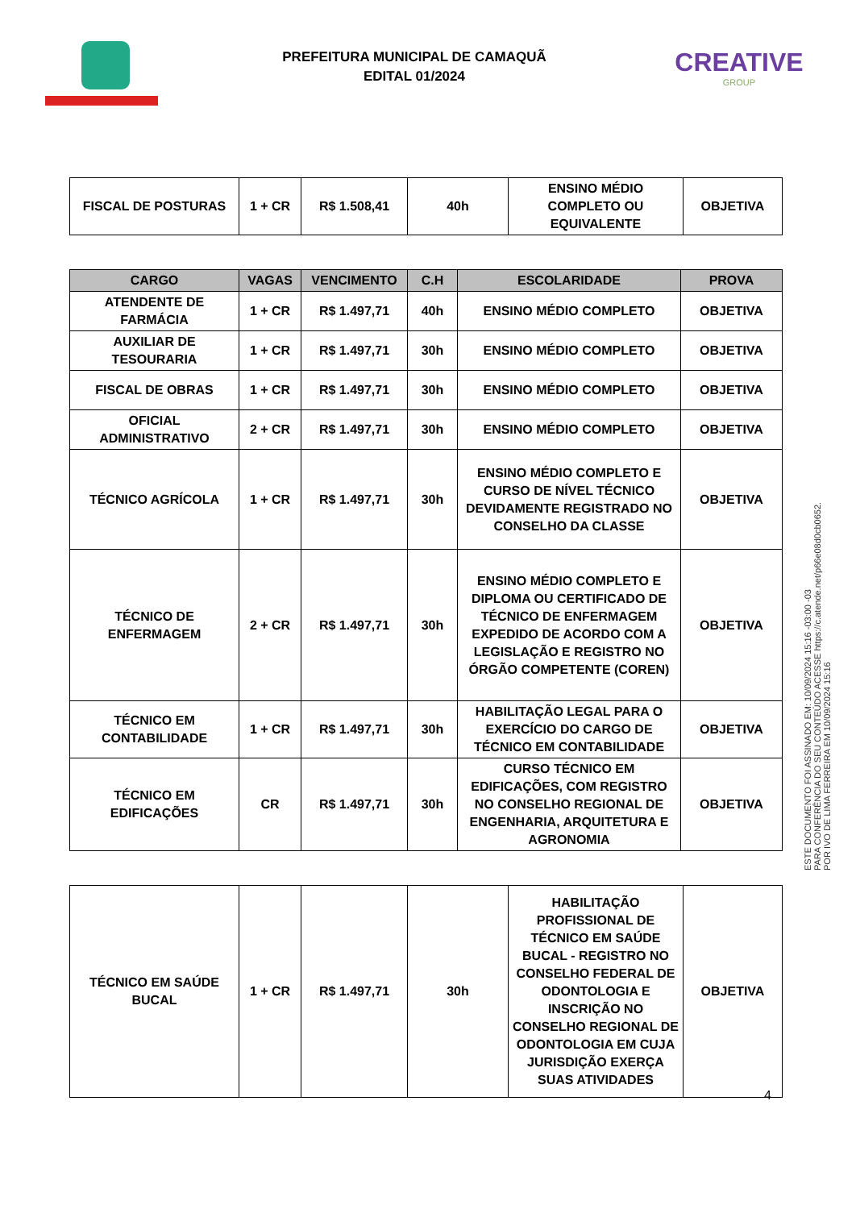PREFEITURA MUNICIPAL DE CAMAQUÃ
EDITAL 01/2024
CREATIVE
GROUP
| FISCAL DE POSTURAS | 1 + CR | R$ 1.508,41 | 40h | ENSINO MÉDIO COMPLETO OU EQUIVALENTE | OBJETIVA |
| CARGO | VAGAS | VENCIMENTO | C.H | ESCOLARIDADE | PROVA |
| --- | --- | --- | --- | --- | --- |
| ATENDENTE DE FARMÁCIA | 1 + CR | R$ 1.497,71 | 40h | ENSINO MÉDIO COMPLETO | OBJETIVA |
| AUXILIAR DE TESOURARIA | 1 + CR | R$ 1.497,71 | 30h | ENSINO MÉDIO COMPLETO | OBJETIVA |
| FISCAL DE OBRAS | 1 + CR | R$ 1.497,71 | 30h | ENSINO MÉDIO COMPLETO | OBJETIVA |
| OFICIAL ADMINISTRATIVO | 2 + CR | R$ 1.497,71 | 30h | ENSINO MÉDIO COMPLETO | OBJETIVA |
| TÉCNICO AGRÍCOLA | 1 + CR | R$ 1.497,71 | 30h | ENSINO MÉDIO COMPLETO E CURSO DE NÍVEL TÉCNICO DEVIDAMENTE REGISTRADO NO CONSELHO DA CLASSE | OBJETIVA |
| TÉCNICO DE ENFERMAGEM | 2 + CR | R$ 1.497,71 | 30h | ENSINO MÉDIO COMPLETO E DIPLOMA OU CERTIFICADO DE TÉCNICO DE ENFERMAGEM EXPEDIDO DE ACORDO COM A LEGISLAÇÃO E REGISTRO NO ÓRGÃO COMPETENTE (COREN) | OBJETIVA |
| TÉCNICO EM CONTABILIDADE | 1 + CR | R$ 1.497,71 | 30h | HABILITAÇÃO LEGAL PARA O EXERCÍCIO DO CARGO DE TÉCNICO EM CONTABILIDADE | OBJETIVA |
| TÉCNICO EM EDIFICAÇÕES | CR | R$ 1.497,71 | 30h | CURSO TÉCNICO EM EDIFICAÇÕES, COM REGISTRO NO CONSELHO REGIONAL DE ENGENHARIA, ARQUITETURA E AGRONOMIA | OBJETIVA |
| TÉCNICO EM SAÚDE BUCAL | 1 + CR | R$ 1.497,71 | 30h | HABILITAÇÃO PROFISSIONAL DE TÉCNICO EM SAÚDE BUCAL - REGISTRO NO CONSELHO FEDERAL DE ODONTOLOGIA E INSCRIÇÃO NO CONSELHO REGIONAL DE ODONTOLOGIA EM CUJA JURISDIÇÃO EXERÇA SUAS ATIVIDADES | OBJETIVA |
ESTE DOCUMENTO FOI ASSINADO EM: 10/09/2024 15:16 -03:00 -03
PARA CONFERÊNCIA DO SEU CONTEÚDO ACESSE https://c.atende.net/p66e08d0cb0652.
POR IVO DE LIMA FERREIRA EM 10/09/2024 15:16
4